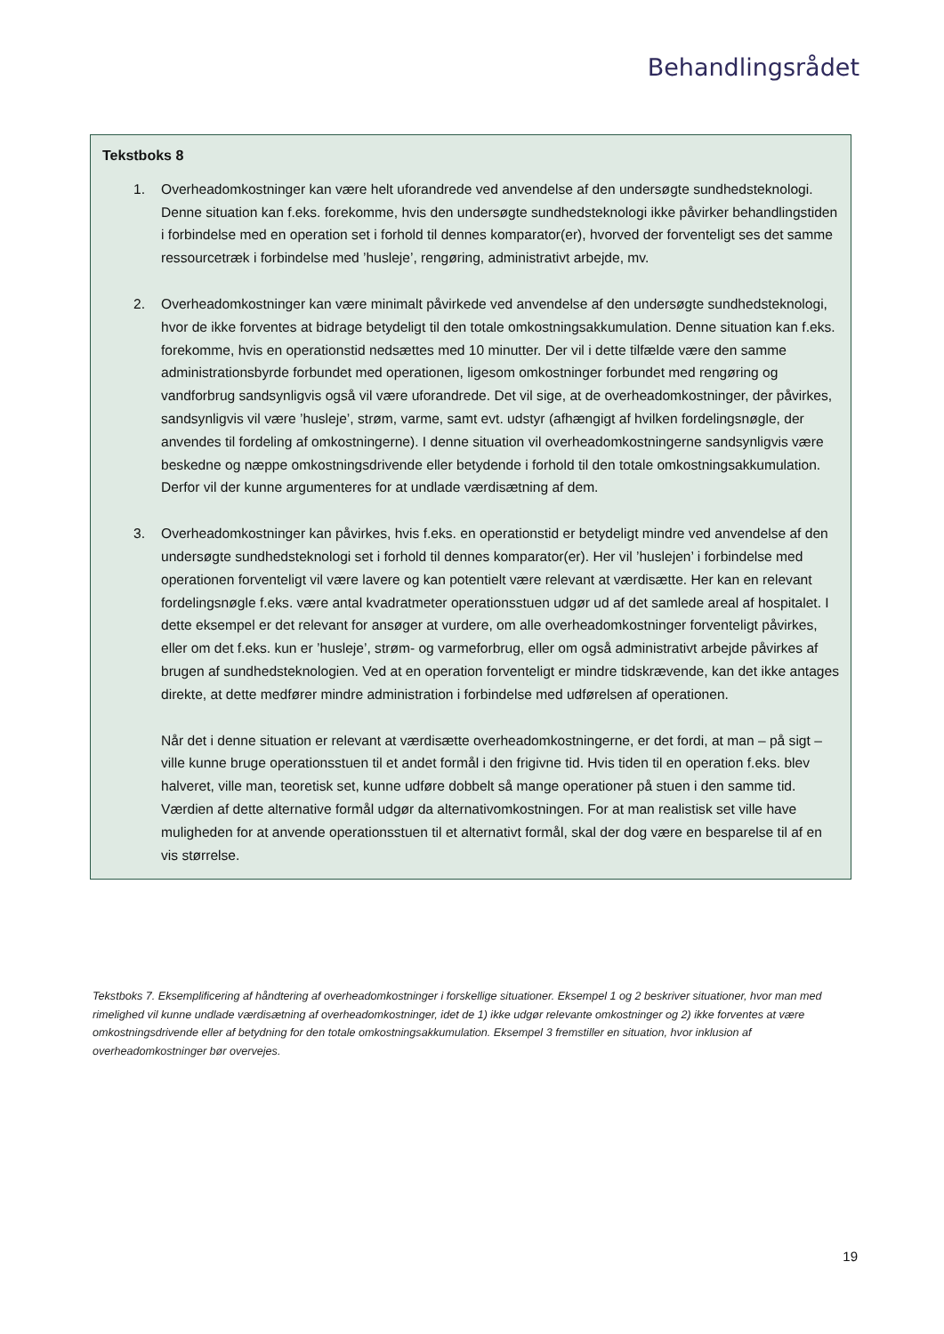Behandlingsrådet
Tekstboks 8
1. Overheadomkostninger kan være helt uforandrede ved anvendelse af den undersøgte sundhedsteknologi. Denne situation kan f.eks. forekomme, hvis den undersøgte sundhedsteknologi ikke påvirker behandlingstiden i forbindelse med en operation set i forhold til dennes komparator(er), hvorved der forventeligt ses det samme ressourcetræk i forbindelse med ’husleje’, rengøring, administrativt arbejde, mv.
2. Overheadomkostninger kan være minimalt påvirkede ved anvendelse af den undersøgte sundhedsteknologi, hvor de ikke forventes at bidrage betydeligt til den totale omkostningsakkumulation. Denne situation kan f.eks. forekomme, hvis en operationstid nedsættes med 10 minutter. Der vil i dette tilfælde være den samme administrationsbyrde forbundet med operationen, ligesom omkostninger forbundet med rengøring og vandforbrug sandsynligvis også vil være uforandrede. Det vil sige, at de overheadomkostninger, der påvirkes, sandsynligvis vil være ’husleje’, strøm, varme, samt evt. udstyr (afhængigt af hvilken fordelingsnøgle, der anvendes til fordeling af omkostningerne). I denne situation vil overheadomkostningerne sandsynligvis være beskedne og næppe omkostningsdrivende eller betydende i forhold til den totale omkostningsakkumulation. Derfor vil der kunne argumenteres for at undlade værdisætning af dem.
3. Overheadomkostninger kan påvirkes, hvis f.eks. en operationstid er betydeligt mindre ved anvendelse af den undersøgte sundhedsteknologi set i forhold til dennes komparator(er). Her vil ’huslejen’ i forbindelse med operationen forventeligt vil være lavere og kan potentielt være relevant at værdisætte. Her kan en relevant fordelingsnøgle f.eks. være antal kvadratmeter operationsstuen udgør ud af det samlede areal af hospitalet. I dette eksempel er det relevant for ansøger at vurdere, om alle overheadomkostninger forventeligt påvirkes, eller om det f.eks. kun er ’husleje’, strøm- og varmeforbrug, eller om også administrativt arbejde påvirkes af brugen af sundhedsteknologien. Ved at en operation forventeligt er mindre tidskrævende, kan det ikke antages direkte, at dette medfører mindre administration i forbindelse med udførelsen af operationen.
Når det i denne situation er relevant at værdisætte overheadomkostningerne, er det fordi, at man – på sigt – ville kunne bruge operationsstuen til et andet formål i den frigivne tid. Hvis tiden til en operation f.eks. blev halveret, ville man, teoretisk set, kunne udføre dobbelt så mange operationer på stuen i den samme tid. Værdien af dette alternative formål udgør da alternativomkostningen. For at man realistisk set ville have muligheden for at anvende operationsstuen til et alternativt formål, skal der dog være en besparelse til af en vis størrelse.
Tekstboks 7. Eksemplificering af håndtering af overheadomkostninger i forskellige situationer. Eksempel 1 og 2 beskriver situationer, hvor man med rimelighed vil kunne undlade værdisætning af overheadomkostninger, idet de 1) ikke udgør relevante omkostninger og 2) ikke forventes at være omkostningsdrivende eller af betydning for den totale omkostningsakkumulation. Eksempel 3 fremstiller en situation, hvor inklusion af overheadomkostninger bør overvejes.
19